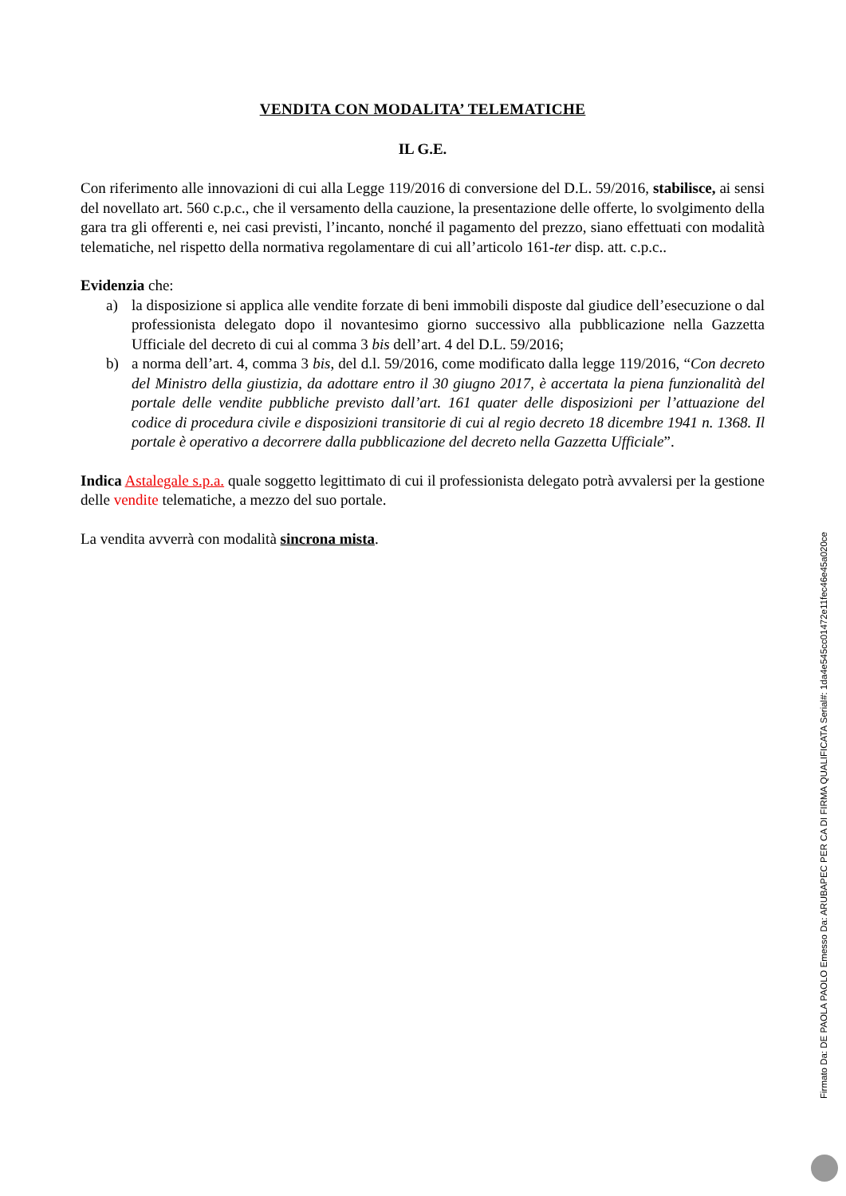VENDITA CON MODALITA’ TELEMATICHE
IL G.E.
Con riferimento alle innovazioni di cui alla Legge 119/2016 di conversione del D.L. 59/2016, stabilisce, ai sensi del novellato art. 560 c.p.c., che il versamento della cauzione, la presentazione delle offerte, lo svolgimento della gara tra gli offerenti e, nei casi previsti, l’incanto, nonché il pagamento del prezzo, siano effettuati con modalità telematiche, nel rispetto della normativa regolamentare di cui all’articolo 161-ter disp. att. c.p.c..
Evidenzia che:
a) la disposizione si applica alle vendite forzate di beni immobili disposte dal giudice dell’esecuzione o dal professionista delegato dopo il novantesimo giorno successivo alla pubblicazione nella Gazzetta Ufficiale del decreto di cui al comma 3 bis dell’art. 4 del D.L. 59/2016;
b) a norma dell’art. 4, comma 3 bis, del d.l. 59/2016, come modificato dalla legge 119/2016, “Con decreto del Ministro della giustizia, da adottare entro il 30 giugno 2017, è accertata la piena funzionalità del portale delle vendite pubbliche previsto dall’art. 161 quater delle disposizioni per l’attuazione del codice di procedura civile e disposizioni transitorie di cui al regio decreto 18 dicembre 1941 n. 1368. Il portale è operativo a decorrere dalla pubblicazione del decreto nella Gazzetta Ufficiale”.
Indica Astalegale s.p.a. quale soggetto legittimato di cui il professionista delegato potrà avvalersi per la gestione delle vendite telematiche, a mezzo del suo portale.
La vendita avverrà con modalità sincrona mista.
Firmato Da: DE PAOLA PAOLO Emesso Da: ARUBAPEC PER CA DI FIRMA QUALIFICATA Serial#: 1da4e545cc01472e11fec46e45a020ce